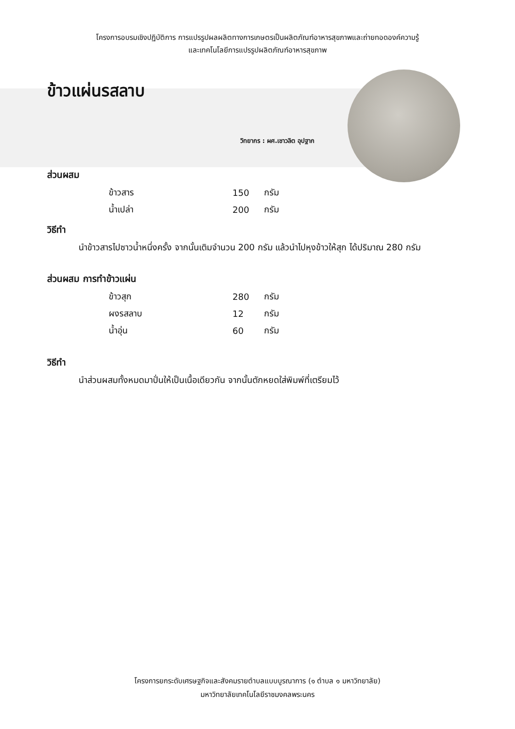โครงการอบรมเชิงปฏิบัติการ การแปรรูปผลผลิตทางการเกษตรเป็นผลิตภัณฑ์อาหารสุขภาพและถ่ายทอดองค์ความรู้
และเทคโนโลยีการแปรรูปผลิตภัณฑ์อาหารสุขภาพ
ข้าวแผ่นรสลาบ
วิทยากร : ผศ.เชาวลิต อุปฐาก
ส่วนผสม
| ข้าวสาร | 150 | กรัม |
| น้ำเปล่า | 200 | กรัม |
วิธีทำ
นำข้าวสารไปซาวน้ำหนึ่งครั้ง จากนั้นเติมจำนวน 200 กรัม แล้วนำไปหุงข้าวให้สุก ได้ปริมาณ 280 กรัม
ส่วนผสม การทำข้าวแผ่น
| ข้าวสุก | 280 | กรัม |
| ผงรสลาบ | 12 | กรัม |
| น้ำอุ่น | 60 | กรัม |
วิธีทำ
นำส่วนผสมทั้งหมดมาปั่นให้เป็นเนื้อเดียวกัน จากนั้นตักหยดใส่พิมพ์ที่เตรียมไว้
โครงการยกระดับเศรษฐกิจและสังคมรายตำบลแบบบูรณาการ (๑ ตำบล ๑ มหาวิทยาลัย)
มหาวิทยาลัยเทคโนโลยีราชมงคลพระนคร